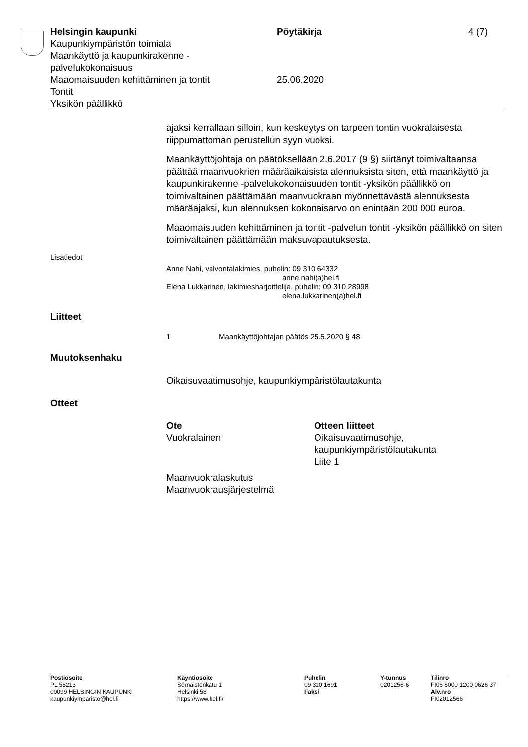Helsingin kaupunki Pöytäkirja 4 (7)
Kaupunkiympäristön toimiala
Maankäyttö ja kaupunkirakenne -
palvelukokonaisuus
Maaomaisuuden kehittäminen ja tontit 25.06.2020
Tontit
Yksikön päällikkö
ajaksi kerrallaan silloin, kun keskeytys on tarpeen tontin vuokralaisesta riippumattoman perustellun syyn vuoksi.
Maankäyttöjohtaja on päätöksellään 2.6.2017 (9 §) siirtänyt toimivaltaansa päättää maanvuokrien määräaikaisista alennuksista siten, että maankäyttö ja kaupunkirakenne -palvelukokonaisuuden tontit -yksikön päällikkö on toimivaltainen päättämään maanvuokraan myönnettävästä alennuksesta määräajaksi, kun alennuksen kokonaisarvo on enintään 200 000 euroa.
Maaomaisuuden kehittäminen ja tontit -palvelun tontit -yksikön päällikkö on siten toimivaltainen päättämään maksuvapautuksesta.
Lisätiedot
Anne Nahi, valvontalakimies, puhelin: 09 310 64332
anne.nahi(a)hel.fi
Elena Lukkarinen, lakimiesharjoittelija, puhelin: 09 310 28998
elena.lukkarinen(a)hel.fi
Liitteet
1 Maankäyttöjohtajan päätös 25.5.2020 § 48
Muutoksenhaku
Oikaisuvaatimusohje, kaupunkiympäristölautakunta
Otteet
| Ote | Otteen liitteet |
| Vuokralainen | Oikaisuvaatimusohje, kaupunkiympäristölautakunta Liite 1 |
| Maanvuokralaskutus Maanvuokrausjärjestelmä | |
Postiosoite
PL 58213
00099 HELSINGIN KAUPUNKI
kaupunkiymparisto@hel.fi
Käyntiosoite
Sörnäistenkatu 1
Helsinki 58
https://www.hel.fi/
Puhelin
09 310 1691
Faksi
Y-tunnus
0201256-6
Tilinro
FI06 8000 1200 0626 37
Alv.nro
FI02012566